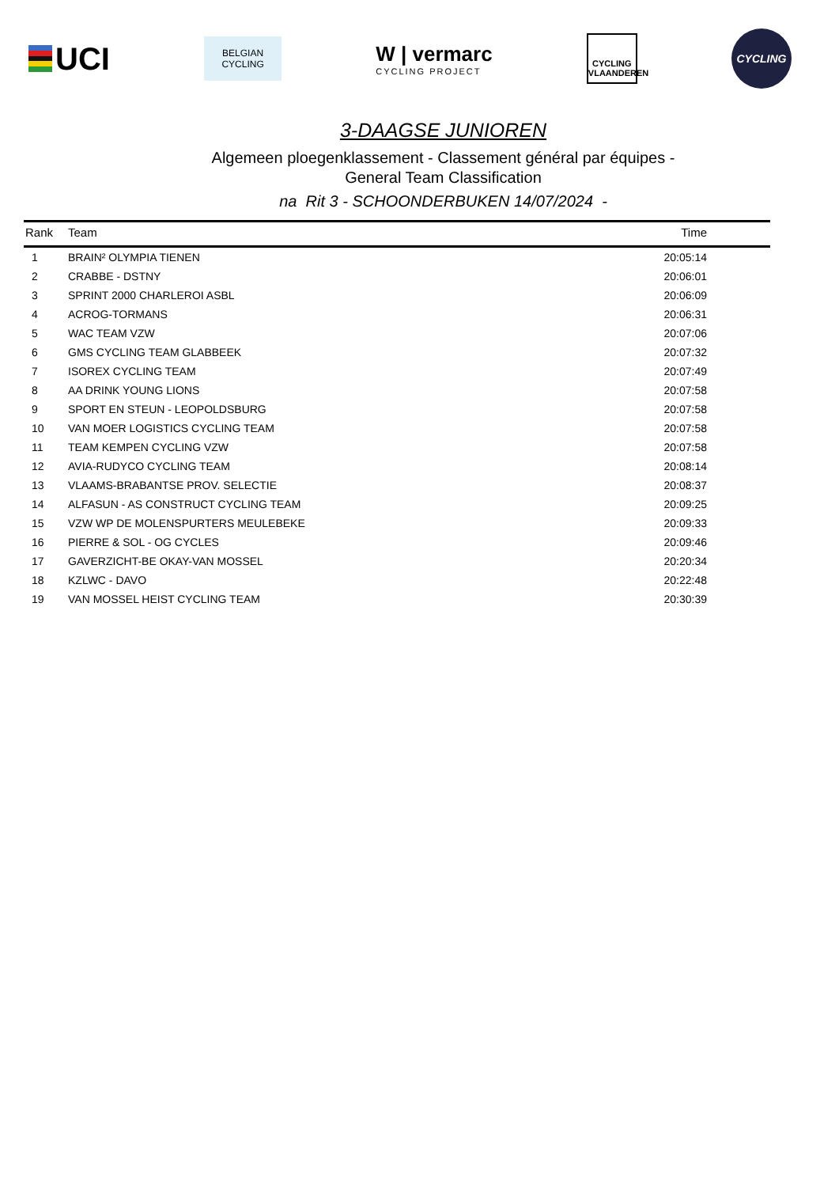UCI
BELGIAN
CYCLING
W | vermarc
CYCLING PROJECT
CYCLING
VLAANDEREN
CYCLING
3-DAAGSE JUNIOREN
Algemeen ploegenklassement - Classement général par équipes -
General Team Classification
na Rit 3 - SCHOONDERBUKEN 14/07/2024 -
| Rank | Team | Time |
| --- | --- | --- |
| 1 | BRAIN² OLYMPIA TIENEN | 20:05:14 |
| 2 | CRABBE - DSTNY | 20:06:01 |
| 3 | SPRINT 2000 CHARLEROI ASBL | 20:06:09 |
| 4 | ACROG-TORMANS | 20:06:31 |
| 5 | WAC TEAM VZW | 20:07:06 |
| 6 | GMS CYCLING TEAM GLABBEEK | 20:07:32 |
| 7 | ISOREX CYCLING TEAM | 20:07:49 |
| 8 | AA DRINK YOUNG LIONS | 20:07:58 |
| 9 | SPORT EN STEUN - LEOPOLDSBURG | 20:07:58 |
| 10 | VAN MOER LOGISTICS CYCLING TEAM | 20:07:58 |
| 11 | TEAM KEMPEN CYCLING VZW | 20:07:58 |
| 12 | AVIA-RUDYCO CYCLING TEAM | 20:08:14 |
| 13 | VLAAMS-BRABANTSE PROV. SELECTIE | 20:08:37 |
| 14 | ALFASUN - AS CONSTRUCT CYCLING TEAM | 20:09:25 |
| 15 | VZW WP DE MOLENSPURTERS MEULEBEKE | 20:09:33 |
| 16 | PIERRE & SOL - OG CYCLES | 20:09:46 |
| 17 | GAVERZICHT-BE OKAY-VAN MOSSEL | 20:20:34 |
| 18 | KZLWC - DAVO | 20:22:48 |
| 19 | VAN MOSSEL HEIST CYCLING TEAM | 20:30:39 |